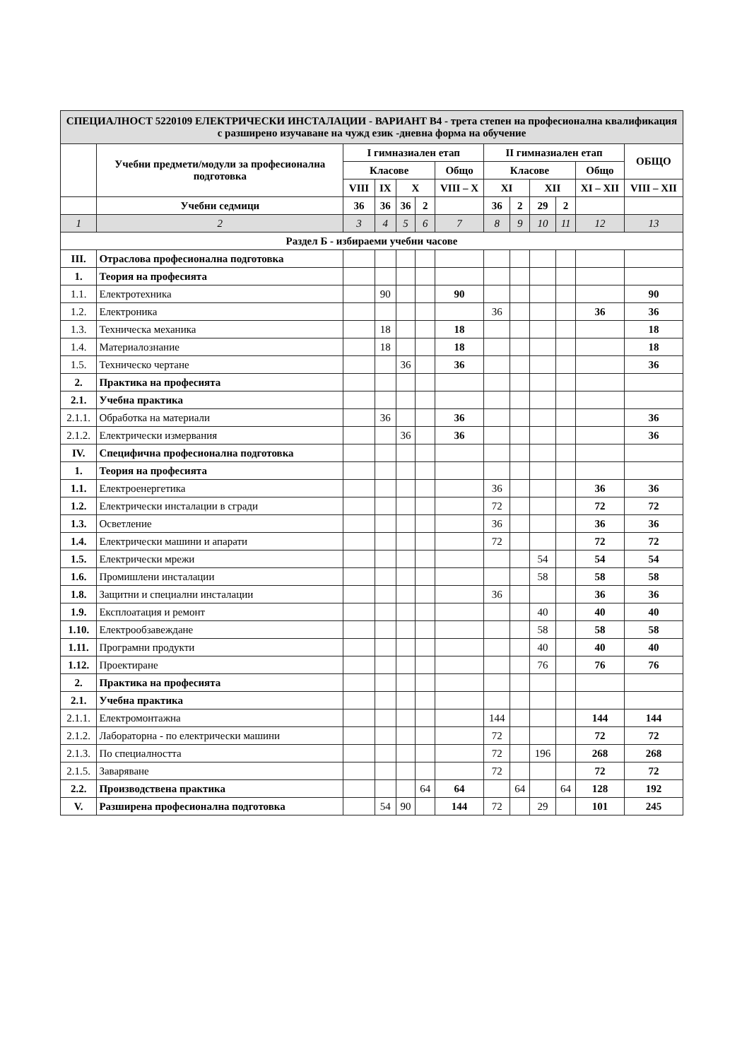| СПЕЦИАЛНОСТ 5220109 ЕЛЕКТРИЧЕСКИ ИНСТАЛАЦИИ - ВАРИАНТ В4 - трета степен на професионална квалификация с разширено изучаване на чужд език -дневна форма на обучение | | | | | | | | | | | | |
| | Учебни предмети/модули за професионална подготовка | I гимназиален етап | | | | | II гимназиален етап | | | | | ОБЩО |
| | | Класове | | | | Общо | Класове | | | | Общо | |
| | | VIII | IX | X | | VIII – X | XI | | XII | | XI – XII | VIII – XII |
| | Учебни седмици | 36 | 36 | 36 | 2 | | 36 | 2 | 29 | 2 | | |
| 1 | 2 | 3 | 4 | 5 | 6 | 7 | 8 | 9 | 10 | 11 | 12 | 13 |
| Раздел Б - избираеми учебни часове | | | | | | | | | | | | |
| III. | Отраслова професионална подготовка | | | | | | | | | | | |
| 1. | Теория на професията | | | | | | | | | | | |
| 1.1. | Електротехника | | 90 | | | 90 | | | | | | 90 |
| 1.2. | Електроника | | | | | | 36 | | | | 36 | 36 |
| 1.3. | Техническа механика | | 18 | | | 18 | | | | | | 18 |
| 1.4. | Материалознание | | 18 | | | 18 | | | | | | 18 |
| 1.5. | Техническо чертане | | | 36 | | 36 | | | | | | 36 |
| 2. | Практика на професията | | | | | | | | | | | |
| 2.1. | Учебна практика | | | | | | | | | | | |
| 2.1.1. | Обработка на материали | | 36 | | | 36 | | | | | | 36 |
| 2.1.2. | Електрически измервания | | | 36 | | 36 | | | | | | 36 |
| IV. | Специфична професионална подготовка | | | | | | | | | | | |
| 1. | Теория на професията | | | | | | | | | | | |
| 1.1. | Електроенергетика | | | | | | 36 | | | | 36 | 36 |
| 1.2. | Електрически инсталации в сгради | | | | | | 72 | | | | 72 | 72 |
| 1.3. | Осветление | | | | | | 36 | | | | 36 | 36 |
| 1.4. | Електрически машини и апарати | | | | | | 72 | | | | 72 | 72 |
| 1.5. | Електрически мрежи | | | | | | | | 54 | | 54 | 54 |
| 1.6. | Промишлени инсталации | | | | | | | | 58 | | 58 | 58 |
| 1.8. | Защитни и специални инсталации | | | | | | 36 | | | | 36 | 36 |
| 1.9. | Експлоатация и ремонт | | | | | | | | 40 | | 40 | 40 |
| 1.10. | Електрообзавеждане | | | | | | | | 58 | | 58 | 58 |
| 1.11. | Програмни продукти | | | | | | | | 40 | | 40 | 40 |
| 1.12. | Проектиране | | | | | | | | 76 | | 76 | 76 |
| 2. | Практика на професията | | | | | | | | | | | |
| 2.1. | Учебна практика | | | | | | | | | | | |
| 2.1.1. | Електромонтажна | | | | | | 144 | | | | 144 | 144 |
| 2.1.2. | Лабораторна - по електрически машини | | | | | | 72 | | | | 72 | 72 |
| 2.1.3. | По специалността | | | | | | 72 | | 196 | | 268 | 268 |
| 2.1.5. | Заваряване | | | | | | 72 | | | | 72 | 72 |
| 2.2. | Производствена практика | | | | 64 | 64 | | 64 | | 64 | 128 | 192 |
| V. | Разширена професионална подготовка | | 54 | 90 | | 144 | 72 | | 29 | | 101 | 245 |